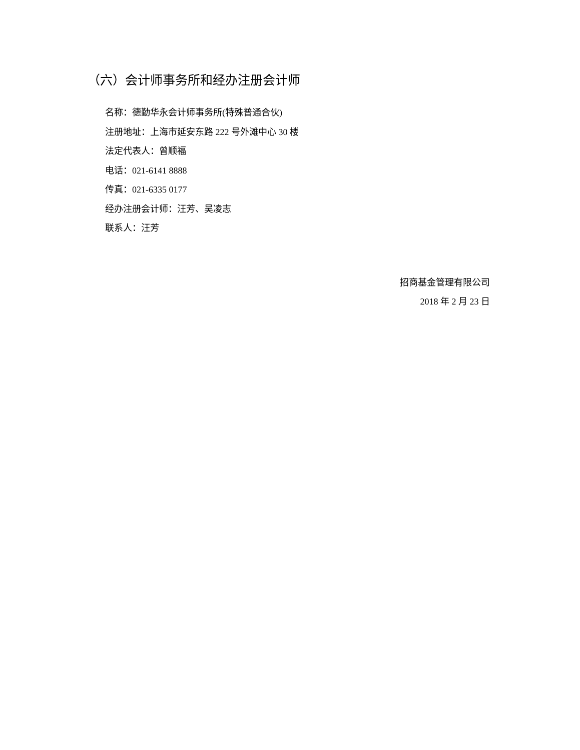（六）会计师事务所和经办注册会计师
名称：德勤华永会计师事务所(特殊普通合伙)
注册地址：上海市延安东路 222 号外滩中心 30 楼
法定代表人：曾顺福
电话：021-6141 8888
传真：021-6335 0177
经办注册会计师：汪芳、吴凌志
联系人：汪芳
招商基金管理有限公司
2018 年 2 月 23 日